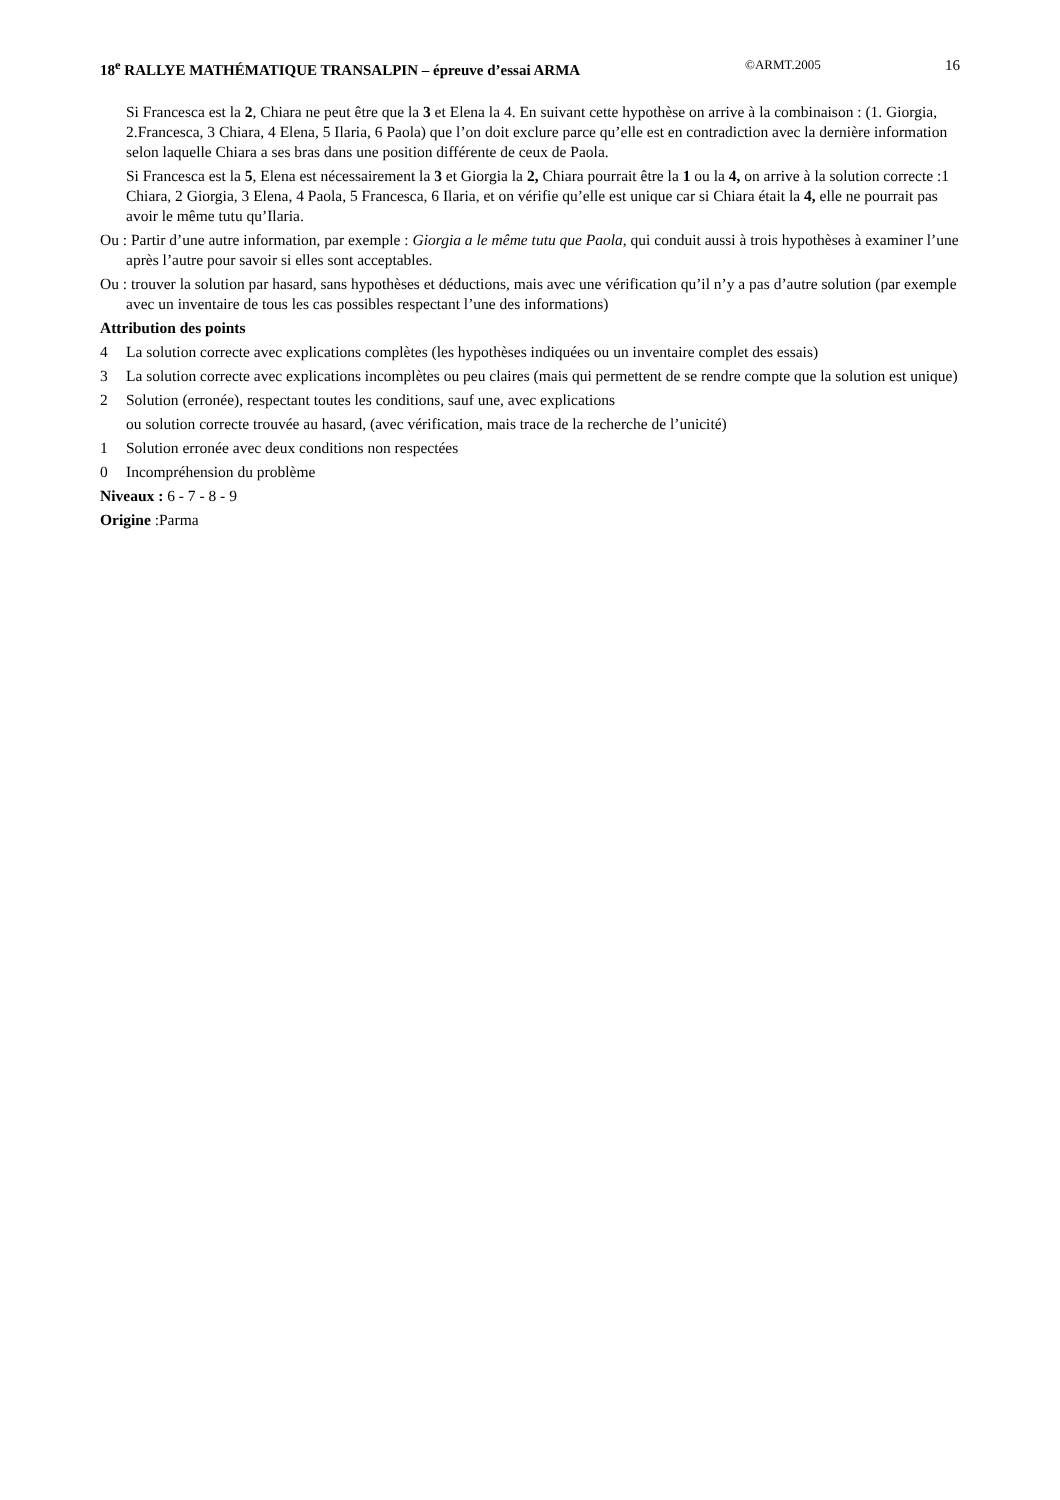18<sup>e</sup> RALLYE MATHÉMATIQUE TRANSALPIN – épreuve d’essai ARMA ©ARMT.2005 16
Si Francesca est la 2, Chiara ne peut être que la 3 et Elena la 4. En suivant cette hypothèse on arrive à la combinaison : (1. Giorgia, 2.Francesca, 3 Chiara, 4 Elena, 5 Ilaria, 6 Paola) que l’on doit exclure parce qu’elle est en contradiction avec la dernière information selon laquelle Chiara a ses bras dans une position différente de ceux de Paola.
Si Francesca est la 5, Elena est nécessairement la 3 et Giorgia la 2, Chiara pourrait être la 1 ou la 4, on arrive à la solution correcte :1 Chiara, 2 Giorgia, 3 Elena, 4 Paola, 5 Francesca, 6 Ilaria, et on vérifie qu’elle est unique car si Chiara était la 4, elle ne pourrait pas avoir le même tutu qu’Ilaria.
Ou : Partir d’une autre information, par exemple : Giorgia a le même tutu que Paola, qui conduit aussi à trois hypothèses à examiner l’une après l’autre pour savoir si elles sont acceptables.
Ou : trouver la solution par hasard, sans hypothèses et déductions, mais avec une vérification qu’il n’y a pas d’autre solution (par exemple avec un inventaire de tous les cas possibles respectant l’une des informations)
Attribution des points
4 La solution correcte avec explications complètes (les hypothèses indiquées ou un inventaire complet des essais)
3 La solution correcte avec explications incomplètes ou peu claires (mais qui permettent de se rendre compte que la solution est unique)
2 Solution (erronée), respectant toutes les conditions, sauf une, avec explications
ou solution correcte trouvée au hasard, (avec vérification, mais trace de la recherche de l’unicité)
1 Solution erronée avec deux conditions non respectées
0 Incompréhension du problème
Niveaux : 6 - 7 - 8 - 9
Origine :Parma